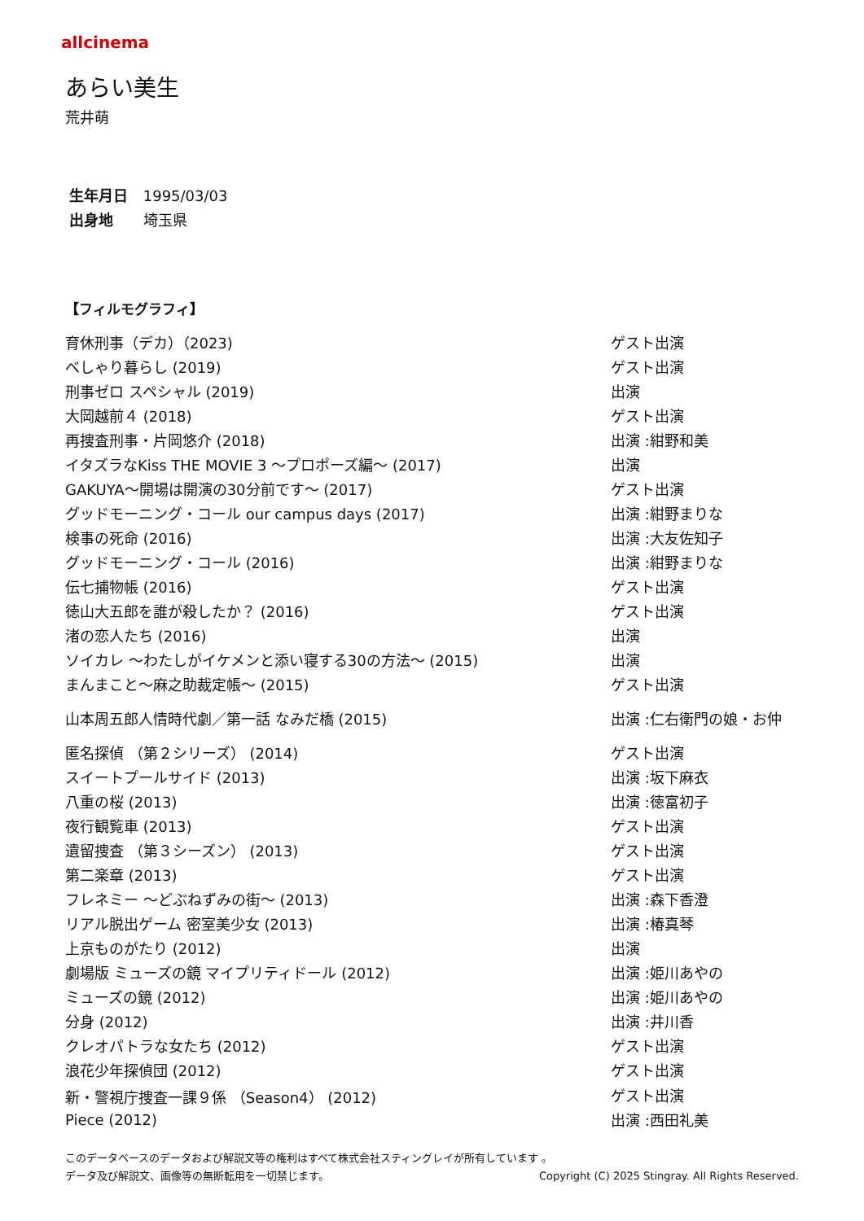allcinema
あらい美生
荒井萌
生年月日 1995/03/03
出身地 埼玉県
【フィルモグラフィ】
| 育休刑事（デカ）（2023) | ゲスト出演 |
| べしゃり暮らし (2019) | ゲスト出演 |
| 刑事ゼロ スペシャル (2019) | 出演 |
| 大岡越前４ (2018) | ゲスト出演 |
| 再捜査刑事・片岡悠介 (2018) | 出演 :紺野和美 |
| イタズラなKiss THE MOVIE 3 ～プロポーズ編～ (2017) | 出演 |
| GAKUYA～開場は開演の30分前です～ (2017) | ゲスト出演 |
| グッドモーニング・コール our campus days (2017) | 出演 :紺野まりな |
| 検事の死命 (2016) | 出演 :大友佐知子 |
| グッドモーニング・コール (2016) | 出演 :紺野まりな |
| 伝七捕物帳 (2016) | ゲスト出演 |
| 徳山大五郎を誰が殺したか？ (2016) | ゲスト出演 |
| 渚の恋人たち (2016) | 出演 |
| ソイカレ ～わたしがイケメンと添い寝する30の方法～ (2015) | 出演 |
| まんまこと～麻之助裁定帳～ (2015) | ゲスト出演 |
| 山本周五郎人情時代劇／第一話 なみだ橋 (2015) | 出演 :仁右衛門の娘・お仲 |
| 匿名探偵 （第２シリーズ） (2014) | ゲスト出演 |
| スイートプールサイド (2013) | 出演 :坂下麻衣 |
| 八重の桜 (2013) | 出演 :徳富初子 |
| 夜行観覧車 (2013) | ゲスト出演 |
| 遺留捜査 （第３シーズン） (2013) | ゲスト出演 |
| 第二楽章 (2013) | ゲスト出演 |
| フレネミー ～どぶねずみの街～ (2013) | 出演 :森下香澄 |
| リアル脱出ゲーム 密室美少女 (2013) | 出演 :椿真琴 |
| 上京ものがたり (2012) | 出演 |
| 劇場版 ミューズの鏡 マイプリティドール (2012) | 出演 :姫川あやの |
| ミューズの鏡 (2012) | 出演 :姫川あやの |
| 分身 (2012) | 出演 :井川香 |
| クレオパトラな女たち (2012) | ゲスト出演 |
| 浪花少年探偵団 (2012) | ゲスト出演 |
| 新・警視庁捜査一課９係 （Season4） (2012) | ゲスト出演 |
| Piece (2012) | 出演 :西田礼美 |
このデータベースのデータおよび解説文等の権利はすべて株式会社スティングレイが所有しています 。
データ及び解説文、画像等の無断転用を一切禁じます。 Copyright (C) 2025 Stingray. All Rights Reserved.